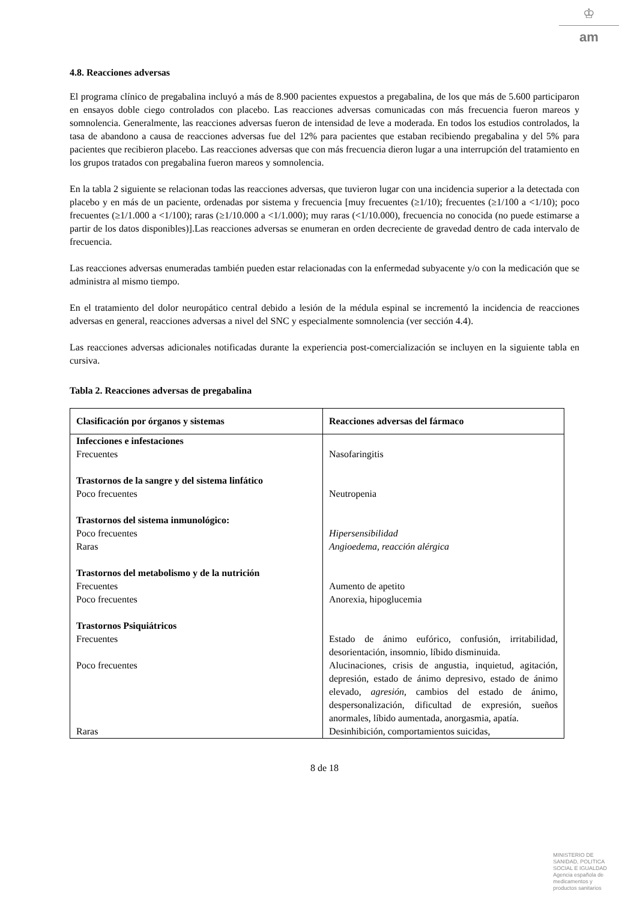♔
am
4.8. Reacciones adversas
El programa clínico de pregabalina incluyó a más de 8.900 pacientes expuestos a pregabalina, de los que más de 5.600 participaron en ensayos doble ciego controlados con placebo. Las reacciones adversas comunicadas con más frecuencia fueron mareos y somnolencia. Generalmente, las reacciones adversas fueron de intensidad de leve a moderada. En todos los estudios controlados, la tasa de abandono a causa de reacciones adversas fue del 12% para pacientes que estaban recibiendo pregabalina y del 5% para pacientes que recibieron placebo. Las reacciones adversas que con más frecuencia dieron lugar a una interrupción del tratamiento en los grupos tratados con pregabalina fueron mareos y somnolencia.
En la tabla 2 siguiente se relacionan todas las reacciones adversas, que tuvieron lugar con una incidencia superior a la detectada con placebo y en más de un paciente, ordenadas por sistema y frecuencia [muy frecuentes (≥1/10); frecuentes (≥1/100 a <1/10); poco frecuentes (≥1/1.000 a <1/100); raras (≥1/10.000 a <1/1.000); muy raras (<1/10.000), frecuencia no conocida (no puede estimarse a partir de los datos disponibles)].Las reacciones adversas se enumeran en orden decreciente de gravedad dentro de cada intervalo de frecuencia.
Las reacciones adversas enumeradas también pueden estar relacionadas con la enfermedad subyacente y/o con la medicación que se administra al mismo tiempo.
En el tratamiento del dolor neuropático central debido a lesión de la médula espinal se incrementó la incidencia de reacciones adversas en general, reacciones adversas a nivel del SNC y especialmente somnolencia (ver sección 4.4).
Las reacciones adversas adicionales notificadas durante la experiencia post-comercialización se incluyen en la siguiente tabla en cursiva.
Tabla 2. Reacciones adversas de pregabalina
| Clasificación por órganos y sistemas | Reacciones adversas del fármaco |
| --- | --- |
| Infecciones e infestaciones | |
| Frecuentes | Nasofaringitis |
| Trastornos de la sangre y del sistema linfático | |
| Poco frecuentes | Neutropenia |
| Trastornos del sistema inmunológico: | |
| Poco frecuentes | Hipersensibilidad |
| Raras | Angioedema, reacción alérgica |
| Trastornos del metabolismo y de la nutrición | |
| Frecuentes | Aumento de apetito |
| Poco frecuentes | Anorexia, hipoglucemia |
| Trastornos Psiquiátricos | |
| Frecuentes | Estado de ánimo eufórico, confusión, irritabilidad, desorientación, insomnio, líbido disminuida. |
| Poco frecuentes | Alucinaciones, crisis de angustia, inquietud, agitación, depresión, estado de ánimo depresivo, estado de ánimo elevado, agresión , cambios del estado de ánimo, despersonalización, dificultad de expresión, sueños anormales, líbido aumentada, anorgasmia, apatía. |
| Raras | Desinhibición, comportamientos suicidas, |
8 de 18
MINISTERIO DE
SANIDAD, POLITICA
SOCIAL E IGUALDAD
Agencia española de
medicamentos y
productos sanitarios